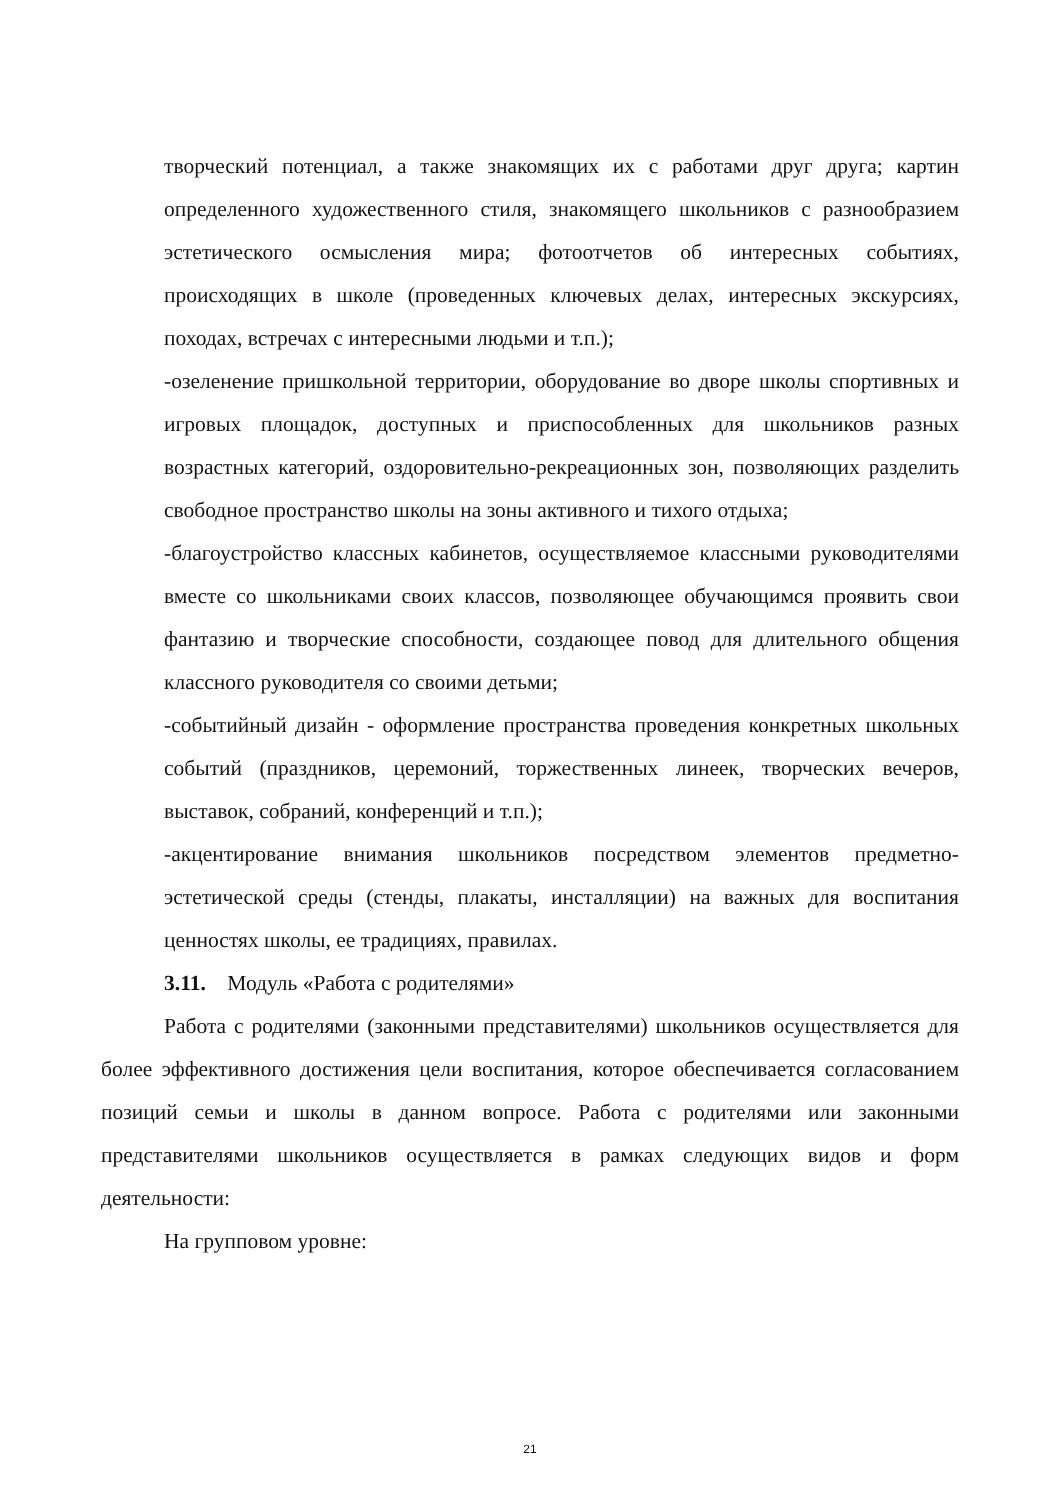творческий потенциал, а также знакомящих их с работами друг друга; картин определенного художественного стиля, знакомящего школьников с разнообразием эстетического осмысления мира; фотоотчетов об интересных событиях, происходящих в школе (проведенных ключевых делах, интересных экскурсиях, походах, встречах с интересными людьми и т.п.);
-озеленение пришкольной территории, оборудование во дворе школы спортивных и игровых площадок, доступных и приспособленных для школьников разных возрастных категорий, оздоровительно-рекреационных зон, позволяющих разделить свободное пространство школы на зоны активного и тихого отдыха;
-благоустройство классных кабинетов, осуществляемое классными руководителями вместе со школьниками своих классов, позволяющее обучающимся проявить свои фантазию и творческие способности, создающее повод для длительного общения классного руководителя со своими детьми;
-событийный дизайн - оформление пространства проведения конкретных школьных событий (праздников, церемоний, торжественных линеек, творческих вечеров, выставок, собраний, конференций и т.п.);
-акцентирование внимания школьников посредством элементов предметно-эстетической среды (стенды, плакаты, инсталляции) на важных для воспитания ценностях школы, ее традициях, правилах.
3.11. Модуль «Работа с родителями»
Работа с родителями (законными представителями) школьников осуществляется для более эффективного достижения цели воспитания, которое обеспечивается согласованием позиций семьи и школы в данном вопросе. Работа с родителями или законными представителями школьников осуществляется в рамках следующих видов и форм деятельности:
На групповом уровне:
21